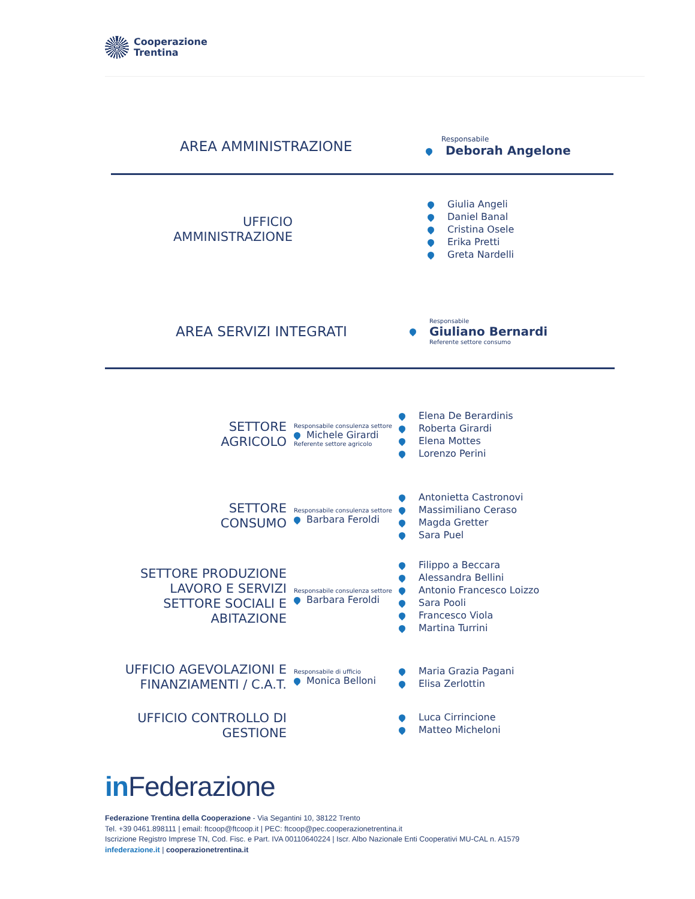Cooperazione
Trentina
AREA AMMINISTRAZIONE
Responsabile
Deborah Angelone
UFFICIO
AMMINISTRAZIONE
Giulia Angeli
Daniel Banal
Cristina Osele
Erika Pretti
Greta Nardelli
AREA SERVIZI INTEGRATI
Responsabile
Giuliano Bernardi
Referente settore consumo
SETTORE
AGRICOLO
Responsabile consulenza settore
Michele Girardi
Referente settore agricolo
Elena De Berardinis
Roberta Girardi
Elena Mottes
Lorenzo Perini
SETTORE
CONSUMO
Responsabile consulenza settore
Barbara Feroldi
Antonietta Castronovi
Massimiliano Ceraso
Magda Gretter
Sara Puel
SETTORE PRODUZIONE
LAVORO E SERVIZI
SETTORE SOCIALI E
ABITAZIONE
Responsabile consulenza settore
Barbara Feroldi
Filippo a Beccara
Alessandra Bellini
Antonio Francesco Loizzo
Sara Pooli
Francesco Viola
Martina Turrini
UFFICIO AGEVOLAZIONI E
FINANZIAMENTI / C.A.T.
Responsabile di ufficio
Monica Belloni
Maria Grazia Pagani
Elisa Zerlottin
UFFICIO CONTROLLO DI
GESTIONE
Luca Cirrincione
Matteo Micheloni
in Federazione
Federazione Trentina della Cooperazione - Via Segantini 10, 38122 Trento
Tel. +39 0461.898111 | email: ftcoop@ftcoop.it | PEC: ftcoop@pec.cooperazionetrentina.it
Iscrizione Registro Imprese TN, Cod. Fisc. e Part. IVA 00110640224 | Iscr. Albo Nazionale Enti Cooperativi MU-CAL n. A1579
infederazione.it | cooperazionetrentina.it